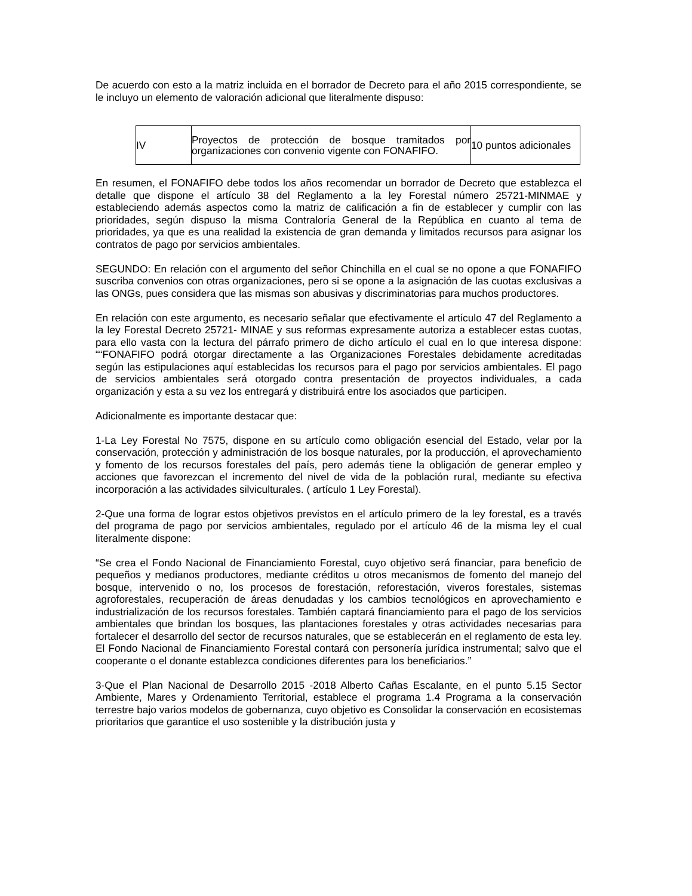De acuerdo con esto a la matriz incluida en el borrador de Decreto para el año 2015 correspondiente, se le incluyo un elemento de valoración adicional que literalmente dispuso:
| IV | Proyectos de protección de bosque tramitados por organizaciones con convenio vigente con FONAFIFO. | 10 puntos adicionales |
En resumen, el FONAFIFO debe todos los años recomendar un borrador de Decreto que establezca el detalle que dispone el artículo 38 del Reglamento a la ley Forestal número 25721-MINMAE y estableciendo además aspectos como la matriz de calificación a fin de establecer y cumplir con las prioridades, según dispuso la misma Contraloría General de la República en cuanto al tema de prioridades, ya que es una realidad la existencia de gran demanda y limitados recursos para asignar los contratos de pago por servicios ambientales.
SEGUNDO: En relación con el argumento del señor Chinchilla en el cual se no opone a que FONAFIFO suscriba convenios con otras organizaciones, pero si se opone a la asignación de las cuotas exclusivas a las ONGs, pues considera que las mismas son abusivas y discriminatorias para muchos productores.
En relación con este argumento, es necesario señalar que efectivamente el artículo 47 del Reglamento a la ley Forestal Decreto 25721- MINAE y sus reformas expresamente autoriza a establecer estas cuotas, para ello vasta con la lectura del párrafo primero de dicho artículo el cual en lo que interesa dispone: ““FONAFIFO podrá otorgar directamente a las Organizaciones Forestales debidamente acreditadas según las estipulaciones aquí establecidas los recursos para el pago por servicios ambientales. El pago de servicios ambientales será otorgado contra presentación de proyectos individuales, a cada organización y esta a su vez los entregará y distribuirá entre los asociados que participen.
Adicionalmente es importante destacar que:
1-La Ley Forestal No 7575, dispone en su artículo como obligación esencial del Estado, velar por la conservación, protección y administración de los bosque naturales, por la producción, el aprovechamiento y fomento de los recursos forestales del país, pero además tiene la obligación de generar empleo y acciones que favorezcan el incremento del nivel de vida de la población rural, mediante su efectiva incorporación a las actividades silviculturales. ( artículo 1 Ley Forestal).
2-Que una forma de lograr estos objetivos previstos en el artículo primero de la ley forestal, es a través del programa de pago por servicios ambientales, regulado por el artículo 46 de la misma ley el cual literalmente dispone:
“Se crea el Fondo Nacional de Financiamiento Forestal, cuyo objetivo será financiar, para beneficio de pequeños y medianos productores, mediante créditos u otros mecanismos de fomento del manejo del bosque, intervenido o no, los procesos de forestación, reforestación, viveros forestales, sistemas agroforestales, recuperación de áreas denudadas y los cambios tecnológicos en aprovechamiento e industrialización de los recursos forestales. También captará financiamiento para el pago de los servicios ambientales que brindan los bosques, las plantaciones forestales y otras actividades necesarias para fortalecer el desarrollo del sector de recursos naturales, que se establecerán en el reglamento de esta ley. El Fondo Nacional de Financiamiento Forestal contará con personería jurídica instrumental; salvo que el cooperante o el donante establezca condiciones diferentes para los beneficiarios.”
3-Que el Plan Nacional de Desarrollo 2015 -2018 Alberto Cañas Escalante, en el punto 5.15 Sector Ambiente, Mares y Ordenamiento Territorial, establece el programa 1.4 Programa a la conservación terrestre bajo varios modelos de gobernanza, cuyo objetivo es Consolidar la conservación en ecosistemas prioritarios que garantice el uso sostenible y la distribución justa y